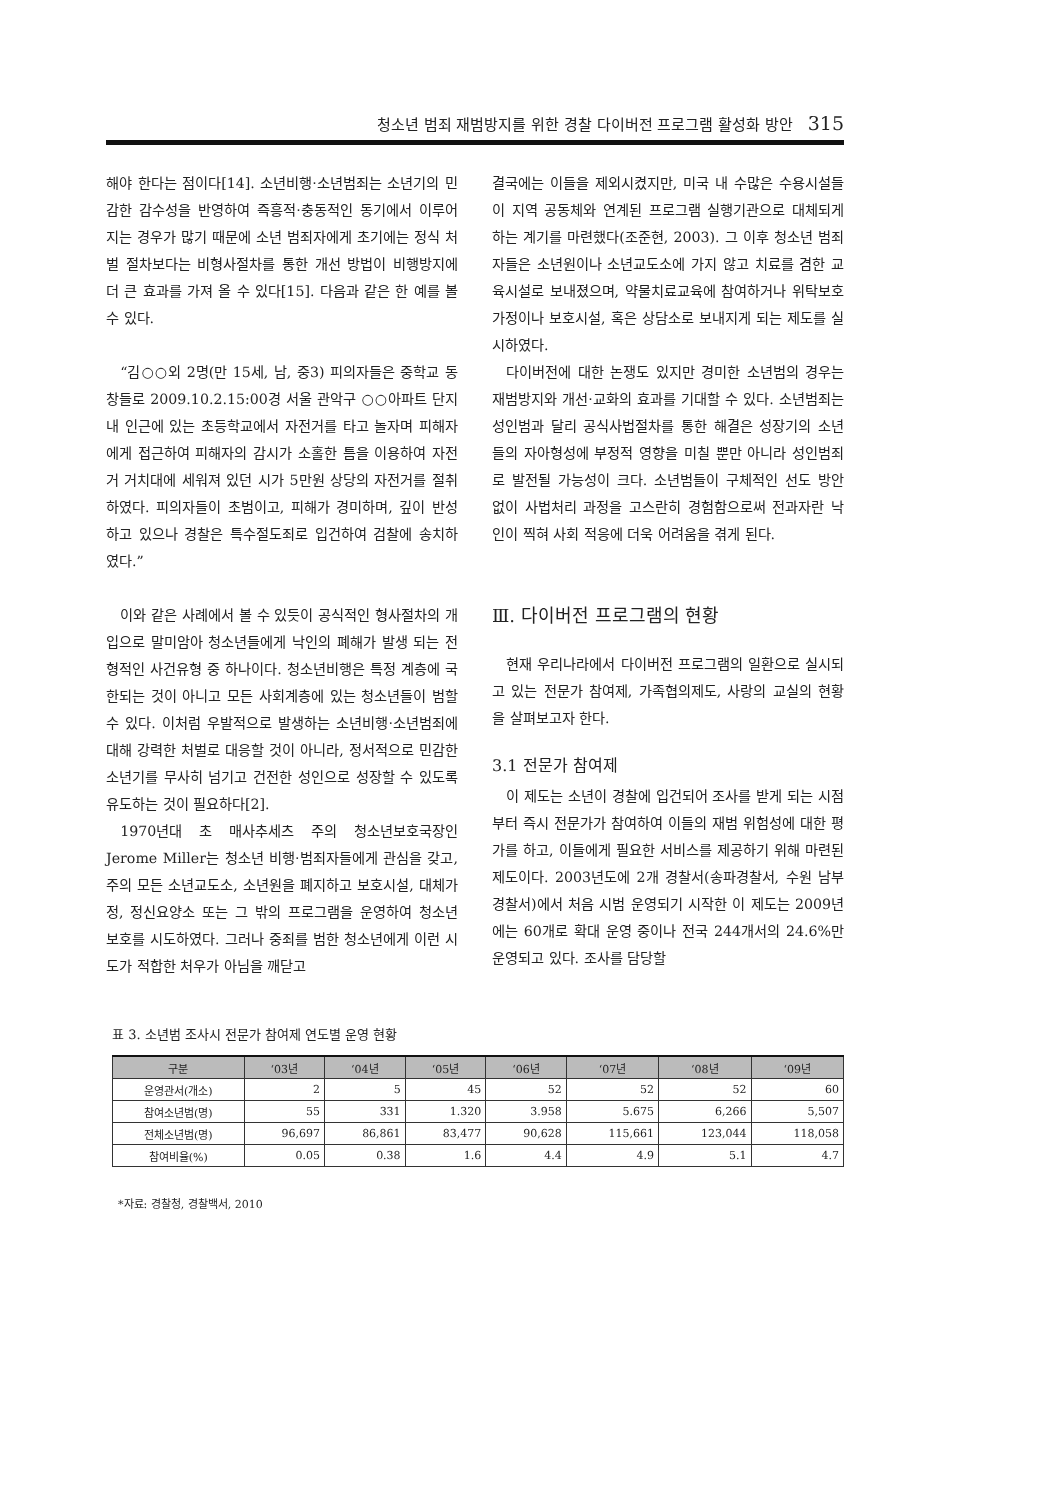청소년 범죄 재범방지를 위한 경찰 다이버전 프로그램 활성화 방안 315
해야 한다는 점이다[14]. 소년비행·소년범죄는 소년기의 민감한 감수성을 반영하여 즉흥적·충동적인 동기에서 이루어지는 경우가 많기 때문에 소년 범죄자에게 초기에는 정식 처벌 절차보다는 비형사절차를 통한 개선 방법이 비행방지에 더 큰 효과를 가져 올 수 있다[15]. 다음과 같은 한 예를 볼 수 있다.
“김○○외 2명(만 15세, 남, 중3) 피의자들은 중학교 동창들로 2009.10.2.15:00경 서울 관악구 ○○아파트 단지 내 인근에 있는 초등학교에서 자전거를 타고 놀자며 피해자에게 접근하여 피해자의 감시가 소홀한 틈을 이용하여 자전거 거치대에 세워져 있던 시가 5만원 상당의 자전거를 절취하였다. 피의자들이 초범이고, 피해가 경미하며, 깊이 반성하고 있으나 경찰은 특수절도죄로 입건하여 검찰에 송치하였다.”
이와 같은 사례에서 볼 수 있듯이 공식적인 형사절차의 개입으로 말미암아 청소년들에게 낙인의 폐해가 발생 되는 전형적인 사건유형 중 하나이다. 청소년비행은 특정 계층에 국한되는 것이 아니고 모든 사회계층에 있는 청소년들이 범할 수 있다. 이처럼 우발적으로 발생하는 소년비행·소년범죄에 대해 강력한 처벌로 대응할 것이 아니라, 정서적으로 민감한 소년기를 무사히 넘기고 건전한 성인으로 성장할 수 있도록 유도하는 것이 필요하다[2].
1970년대 초 매사추세츠 주의 청소년보호국장인 Jerome Miller는 청소년 비행·범죄자들에게 관심을 갖고, 주의 모든 소년교도소, 소년원을 폐지하고 보호시설, 대체가정, 정신요양소 또는 그 밖의 프로그램을 운영하여 청소년 보호를 시도하였다. 그러나 중죄를 범한 청소년에게 이런 시도가 적합한 처우가 아님을 깨닫고
결국에는 이들을 제외시켰지만, 미국 내 수많은 수용시설들이 지역 공동체와 연계된 프로그램 실행기관으로 대체되게 하는 계기를 마련했다(조준현, 2003). 그 이후 청소년 범죄자들은 소년원이나 소년교도소에 가지 않고 치료를 겸한 교육시설로 보내졌으며, 약물치료교육에 참여하거나 위탁보호가정이나 보호시설, 혹은 상담소로 보내지게 되는 제도를 실시하였다.
다이버전에 대한 논쟁도 있지만 경미한 소년범의 경우는 재범방지와 개선·교화의 효과를 기대할 수 있다. 소년범죄는 성인범과 달리 공식사법절차를 통한 해결은 성장기의 소년들의 자아형성에 부정적 영향을 미칠 뿐만 아니라 성인범죄로 발전될 가능성이 크다. 소년범들이 구체적인 선도 방안 없이 사법처리 과정을 고스란히 경험함으로써 전과자란 낙인이 찍혀 사회 적응에 더욱 어려움을 겪게 된다.
Ⅲ. 다이버전 프로그램의 현황
현재 우리나라에서 다이버전 프로그램의 일환으로 실시되고 있는 전문가 참여제, 가족협의제도, 사랑의 교실의 현황을 살펴보고자 한다.
3.1 전문가 참여제
이 제도는 소년이 경찰에 입건되어 조사를 받게 되는 시점부터 즉시 전문가가 참여하여 이들의 재범 위험성에 대한 평가를 하고, 이들에게 필요한 서비스를 제공하기 위해 마련된 제도이다. 2003년도에 2개 경찰서(송파경찰서, 수원 남부경찰서)에서 처음 시범 운영되기 시작한 이 제도는 2009년에는 60개로 확대 운영 중이나 전국 244개서의 24.6%만 운영되고 있다. 조사를 담당할
표 3. 소년범 조사시 전문가 참여제 연도별 운영 현황
| 구분 | ‘03년 | ‘04년 | ‘05년 | ‘06년 | ‘07년 | ‘08년 | ‘09년 |
| --- | --- | --- | --- | --- | --- | --- | --- |
| 운영관서(개소) | 2 | 5 | 45 | 52 | 52 | 52 | 60 |
| 참여소년범(명) | 55 | 331 | 1.320 | 3.958 | 5.675 | 6,266 | 5,507 |
| 전체소년범(명) | 96,697 | 86,861 | 83,477 | 90,628 | 115,661 | 123,044 | 118,058 |
| 참여비율(%) | 0.05 | 0.38 | 1.6 | 4.4 | 4.9 | 5.1 | 4.7 |
*자료: 경찰청, 경찰백서, 2010